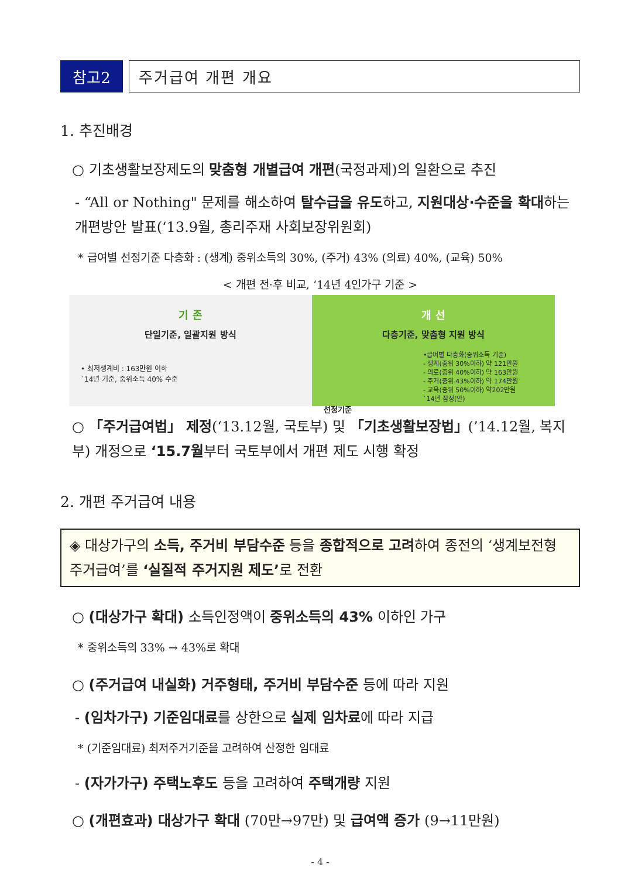참고2 주거급여 개편 개요
1. 추진배경
○ 기초생활보장제도의 맞춤형 개별급여 개편(국정과제)의 일환으로 추진
- “All or Nothing" 문제를 해소하여 탈수급을 유도하고, 지원대상·수준을 확대하는 개편방안 발표(‘13.9월, 총리주재 사회보장위원회)
* 급여별 선정기준 다층화 : (생계) 중위소득의 30%, (주거) 43% (의료) 40%, (교육) 50%
< 개편 전·후 비교, ‘14년 4인가구 기준 >
기 존
단일기준, 일괄지원 방식
• 최저생계비 : 163만원 이하
`14년 기준, 중위소득 40% 수준
개 선
다층기준, 맞춤형 지원 방식
•급여별 다층화(중위소득 기준)
- 생계(중위 30%이하) 약 121만원
- 의료(중위 40%이하) 약 163만원
- 주거(중위 43%이하) 약 174만원
- 교육(중위 50%이하) 약202만원
`14년 잠정(안)
선정기준
○ 「주거급여법」 제정(‘13.12월, 국토부) 및 「기초생활보장법」(’14.12월, 복지부) 개정으로 ‘15.7월부터 국토부에서 개편 제도 시행 확정
2. 개편 주거급여 내용
◈ 대상가구의 소득, 주거비 부담수준 등을 종합적으로 고려하여 종전의 ‘생계보전형 주거급여’를 ‘실질적 주거지원 제도’로 전환
○ (대상가구 확대) 소득인정액이 중위소득의 43% 이하인 가구
* 중위소득의 33% → 43%로 확대
○ (주거급여 내실화) 거주형태, 주거비 부담수준 등에 따라 지원
- (임차가구) 기준임대료를 상한으로 실제 임차료에 따라 지급
* (기준임대료) 최저주거기준을 고려하여 산정한 임대료
- (자가가구) 주택노후도 등을 고려하여 주택개량 지원
○ (개편효과) 대상가구 확대 (70만→97만) 및 급여액 증가 (9→11만원)
- 4 -